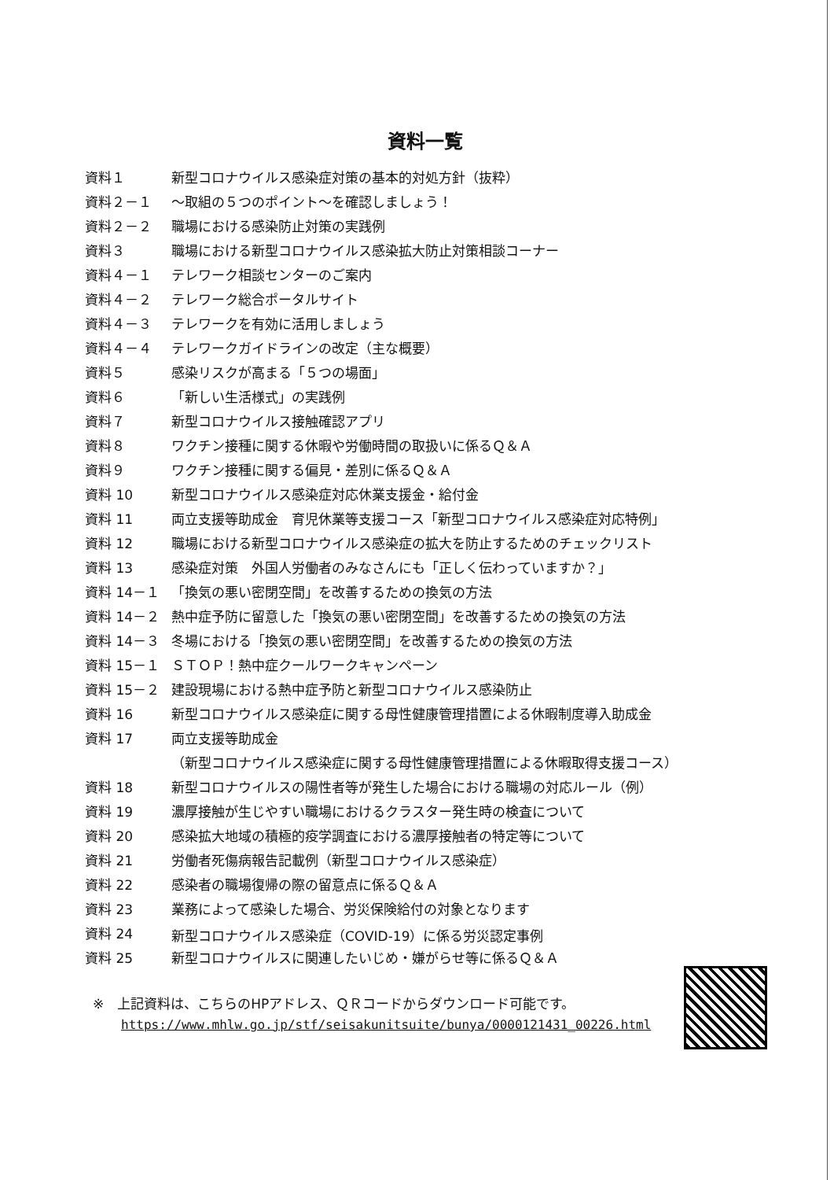資料一覧
| 資料１ | 新型コロナウイルス感染症対策の基本的対処方針（抜粋） |
| 資料２－１ | ～取組の５つのポイント～を確認しましょう！ |
| 資料２－２ | 職場における感染防止対策の実践例 |
| 資料３ | 職場における新型コロナウイルス感染拡大防止対策相談コーナー |
| 資料４－１ | テレワーク相談センターのご案内 |
| 資料４－２ | テレワーク総合ポータルサイト |
| 資料４－３ | テレワークを有効に活用しましょう |
| 資料４－４ | テレワークガイドラインの改定（主な概要） |
| 資料５ | 感染リスクが高まる「５つの場面」 |
| 資料６ | 「新しい生活様式」の実践例 |
| 資料７ | 新型コロナウイルス接触確認アプリ |
| 資料８ | ワクチン接種に関する休暇や労働時間の取扱いに係るＱ＆Ａ |
| 資料９ | ワクチン接種に関する偏見・差別に係るＱ＆Ａ |
| 資料 10 | 新型コロナウイルス感染症対応休業支援金・給付金 |
| 資料 11 | 両立支援等助成金 育児休業等支援コース「新型コロナウイルス感染症対応特例」 |
| 資料 12 | 職場における新型コロナウイルス感染症の拡大を防止するためのチェックリスト |
| 資料 13 | 感染症対策 外国人労働者のみなさんにも「正しく伝わっていますか？」 |
| 資料 14－１ | 「換気の悪い密閉空間」を改善するための換気の方法 |
| 資料 14－２ | 熱中症予防に留意した「換気の悪い密閉空間」を改善するための換気の方法 |
| 資料 14－３ | 冬場における「換気の悪い密閉空間」を改善するための換気の方法 |
| 資料 15－１ | ＳＴＯＰ！熱中症クールワークキャンペーン |
| 資料 15－２ | 建設現場における熱中症予防と新型コロナウイルス感染防止 |
| 資料 16 | 新型コロナウイルス感染症に関する母性健康管理措置による休暇制度導入助成金 |
| 資料 17 | 両立支援等助成金 |
| | （新型コロナウイルス感染症に関する母性健康管理措置による休暇取得支援コース） |
| 資料 18 | 新型コロナウイルスの陽性者等が発生した場合における職場の対応ルール（例） |
| 資料 19 | 濃厚接触が生じやすい職場におけるクラスター発生時の検査について |
| 資料 20 | 感染拡大地域の積極的疫学調査における濃厚接触者の特定等について |
| 資料 21 | 労働者死傷病報告記載例（新型コロナウイルス感染症） |
| 資料 22 | 感染者の職場復帰の際の留意点に係るＱ＆Ａ |
| 資料 23 | 業務によって感染した場合、労災保険給付の対象となります |
| 資料 24 | 新型コロナウイルス感染症（COVID-19）に係る労災認定事例 |
| 資料 25 | 新型コロナウイルスに関連したいじめ・嫌がらせ等に係るＱ＆Ａ |
※　上記資料は、こちらのHPアドレス、ＱＲコードからダウンロード可能です。
https://www.mhlw.go.jp/stf/seisakunitsuite/bunya/0000121431_00226.html